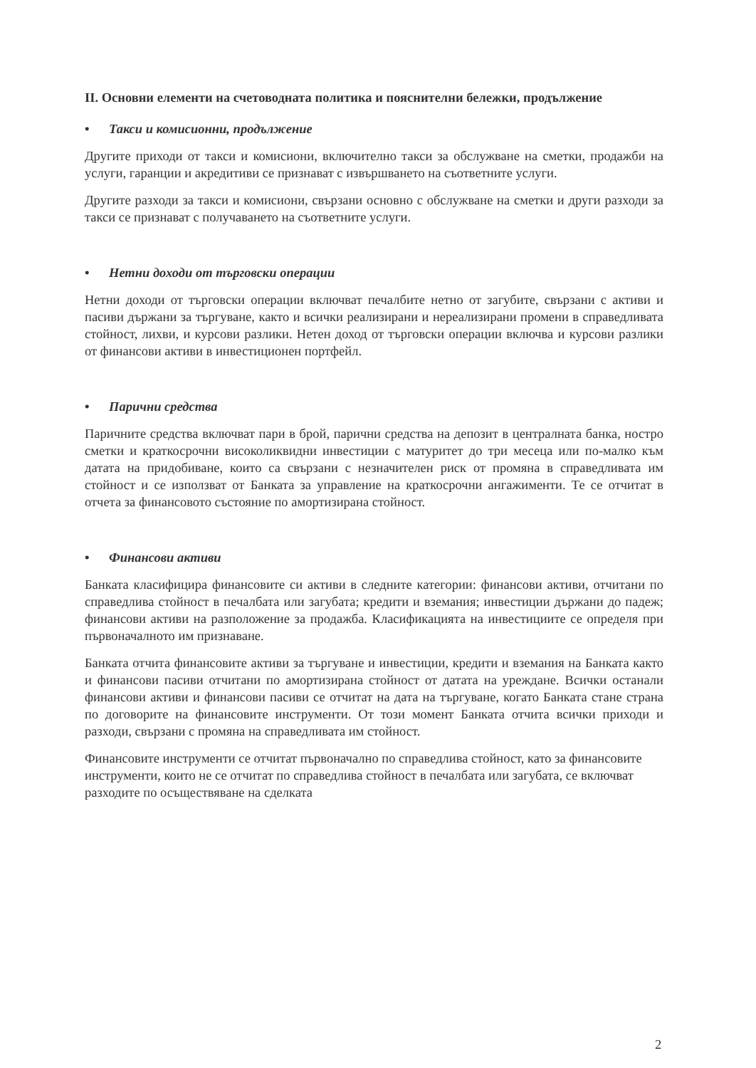II. Основни елементи на счетоводната политика и пояснителни бележки, продължение
• Такси и комисионни, продължение
Другите приходи от такси и комисиони, включително такси за обслужване на сметки, продажби на услуги, гаранции и акредитиви се признават с извършването на съответните услуги.
Другите разходи за такси и комисиони, свързани основно с обслужване на сметки и други разходи за такси се признават с получаването на съответните услуги.
• Нетни доходи от търговски операции
Нетни доходи от търговски операции включват печалбите нетно от загубите, свързани с активи и пасиви държани за търгуване, както и всички реализирани и нереализирани промени в справедливата стойност, лихви, и курсови разлики. Нетен доход от търговски операции включва и курсови разлики от финансови активи в инвестиционен портфейл.
• Парични средства
Паричните средства включват пари в брой, парични средства на депозит в централната банка, ностро сметки и краткосрочни високоликвидни инвестиции с матуритет до три месеца или по-малко към датата на придобиване, които са свързани с незначителен риск от промяна в справедливата им стойност и се използват от Банката за управление на краткосрочни ангажименти. Те се отчитат в отчета за финансовото състояние по амортизирана стойност.
• Финансови активи
Банката класифицира финансовите си активи в следните категории: финансови активи, отчитани по справедлива стойност в печалбата или загубата; кредити и вземания; инвестиции държани до падеж; финансови активи на разположение за продажба. Класификацията на инвестициите се определя при първоначалното им признаване.
Банката отчита финансовите активи за търгуване и инвестиции, кредити и вземания на Банката както и финансови пасиви отчитани по амортизирана стойност от датата на уреждане. Всички останали финансови активи и финансови пасиви се отчитат на дата на търгуване, когато Банката стане страна по договорите на финансовите инструменти. От този момент Банката отчита всички приходи и разходи, свързани с промяна на справедливата им стойност.
Финансовите инструменти се отчитат първоначално по справедлива стойност, като за финансовите инструменти, които не се отчитат по справедлива стойност в печалбата или загубата, се включват разходите по осъществяване на сделката
2